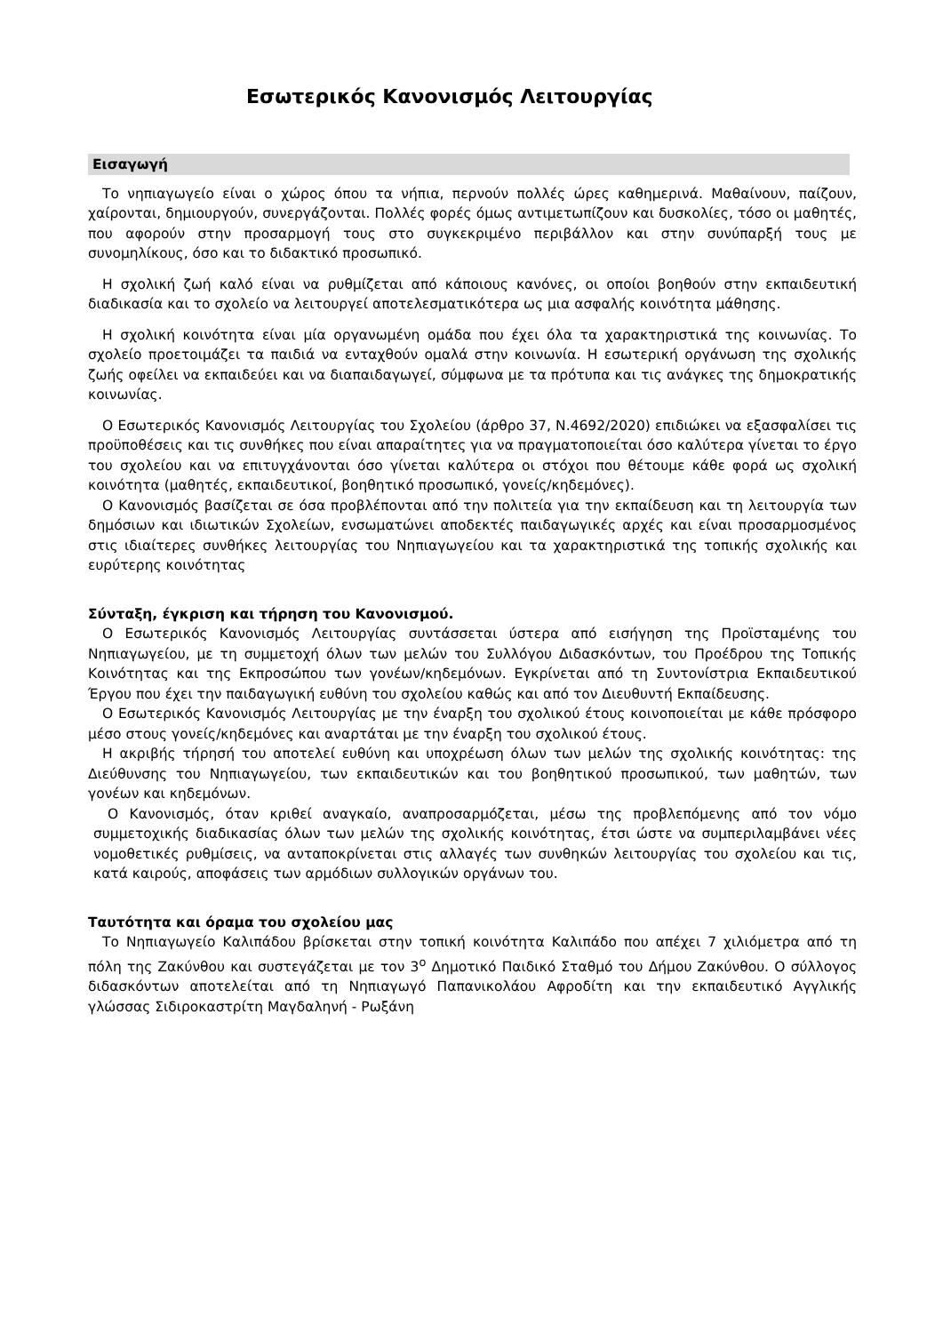Εσωτερικός Κανονισμός Λειτουργίας
Εισαγωγή
Το νηπιαγωγείο είναι ο χώρος όπου τα νήπια, περνούν πολλές ώρες καθημερινά. Μαθαίνουν, παίζουν, χαίρονται, δημιουργούν, συνεργάζονται. Πολλές φορές όμως αντιμετωπίζουν και δυσκολίες, τόσο οι μαθητές, που αφορούν στην προσαρμογή τους στο συγκεκριμένο περιβάλλον και στην συνύπαρξή τους με συνομηλίκους, όσο και το διδακτικό προσωπικό.
Η σχολική ζωή καλό είναι να ρυθμίζεται από κάποιους κανόνες, οι οποίοι βοηθούν στην εκπαιδευτική διαδικασία και το σχολείο να λειτουργεί αποτελεσματικότερα ως μια ασφαλής κοινότητα μάθησης.
Η σχολική κοινότητα είναι μία οργανωμένη ομάδα που έχει όλα τα χαρακτηριστικά της κοινωνίας. Το σχολείο προετοιμάζει τα παιδιά να ενταχθούν ομαλά στην κοινωνία. Η εσωτερική οργάνωση της σχολικής ζωής οφείλει να εκπαιδεύει και να διαπαιδαγωγεί, σύμφωνα με τα πρότυπα και τις ανάγκες της δημοκρατικής κοινωνίας.
Ο Εσωτερικός Κανονισμός Λειτουργίας του Σχολείου (άρθρο 37, Ν.4692/2020) επιδιώκει να εξασφαλίσει τις προϋποθέσεις και τις συνθήκες που είναι απαραίτητες για να πραγματοποιείται όσο καλύτερα γίνεται το έργο του σχολείου και να επιτυγχάνονται όσο γίνεται καλύτερα οι στόχοι που θέτουμε κάθε φορά ως σχολική κοινότητα (μαθητές, εκπαιδευτικοί, βοηθητικό προσωπικό, γονείς/κηδεμόνες).
Ο Κανονισμός βασίζεται σε όσα προβλέπονται από την πολιτεία για την εκπαίδευση και τη λειτουργία των δημόσιων και ιδιωτικών Σχολείων, ενσωματώνει αποδεκτές παιδαγωγικές αρχές και είναι προσαρμοσμένος στις ιδιαίτερες συνθήκες λειτουργίας του Νηπιαγωγείου και τα χαρακτηριστικά της τοπικής σχολικής και ευρύτερης κοινότητας
Σύνταξη, έγκριση και τήρηση του Κανονισμού.
Ο Εσωτερικός Κανονισμός Λειτουργίας συντάσσεται ύστερα από εισήγηση της Προϊσταμένης του Νηπιαγωγείου, με τη συμμετοχή όλων των μελών του Συλλόγου Διδασκόντων, του Προέδρου της Τοπικής Κοινότητας και της Εκπροσώπου των γονέων/κηδεμόνων. Εγκρίνεται από τη Συντονίστρια Εκπαιδευτικού Έργου που έχει την παιδαγωγική ευθύνη του σχολείου καθώς και από τον Διευθυντή Εκπαίδευσης.
Ο Εσωτερικός Κανονισμός Λειτουργίας με την έναρξη του σχολικού έτους κοινοποιείται με κάθε πρόσφορο μέσο στους γονείς/κηδεμόνες και αναρτάται με την έναρξη του σχολικού έτους.
Η ακριβής τήρησή του αποτελεί ευθύνη και υποχρέωση όλων των μελών της σχολικής κοινότητας: της Διεύθυνσης του Νηπιαγωγείου, των εκπαιδευτικών και του βοηθητικού προσωπικού, των μαθητών, των γονέων και κηδεμόνων.
Ο Κανονισμός, όταν κριθεί αναγκαίο, αναπροσαρμόζεται, μέσω της προβλεπόμενης από τον νόμο συμμετοχικής διαδικασίας όλων των μελών της σχολικής κοινότητας, έτσι ώστε να συμπεριλαμβάνει νέες νομοθετικές ρυθμίσεις, να ανταποκρίνεται στις αλλαγές των συνθηκών λειτουργίας του σχολείου και τις, κατά καιρούς, αποφάσεις των αρμόδιων συλλογικών οργάνων του.
Ταυτότητα και όραμα του σχολείου μας
Το Νηπιαγωγείο Καλιπάδου βρίσκεται στην τοπική κοινότητα Καλιπάδο που απέχει 7 χιλιόμετρα από τη πόλη της Ζακύνθου και συστεγάζεται με τον 3<sup>ο</sup> Δημοτικό Παιδικό Σταθμό του Δήμου Ζακύνθου. Ο σύλλογος διδασκόντων αποτελείται από τη Νηπιαγωγό Παπανικολάου Αφροδίτη και την εκπαιδευτικό Αγγλικής γλώσσας Σιδιροκαστρίτη Μαγδαληνή - Ρωξάνη